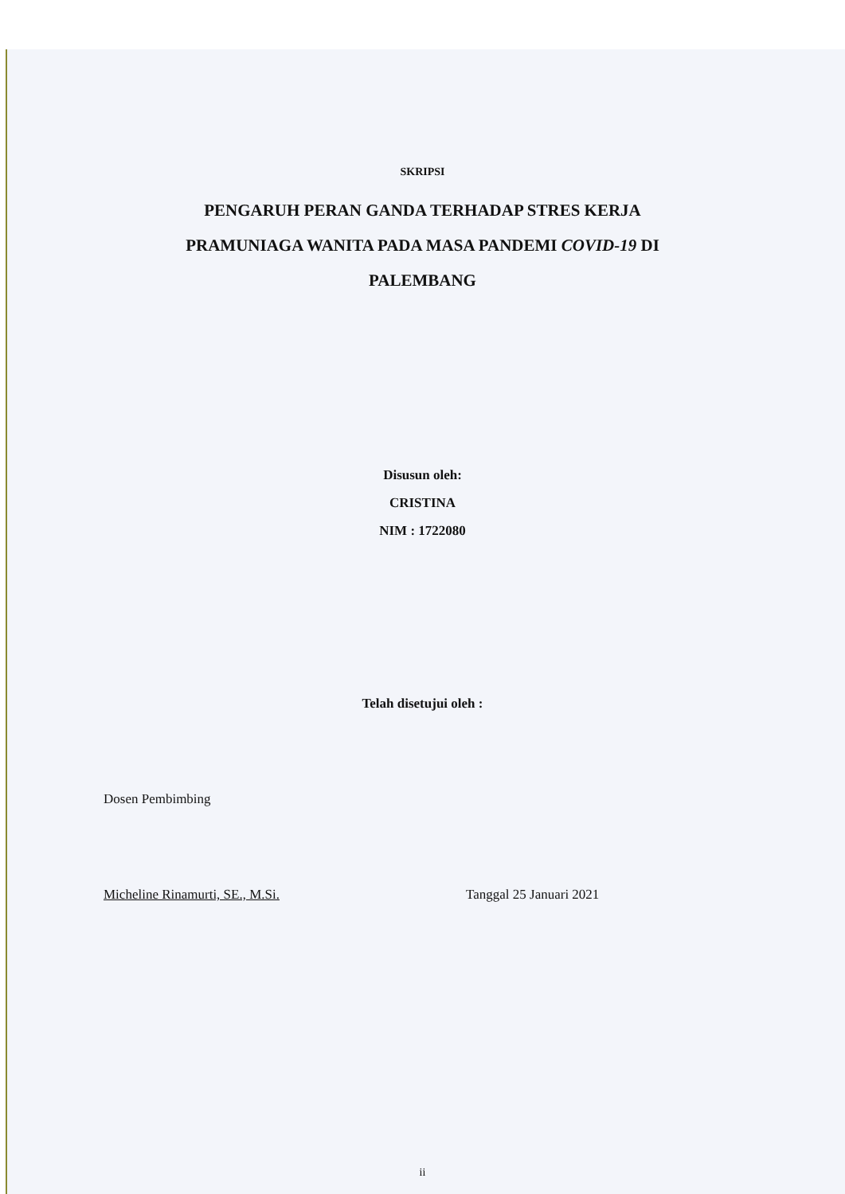SKRIPSI
PENGARUH PERAN GANDA TERHADAP STRES KERJA
PRAMUNIAGA WANITA PADA MASA PANDEMI COVID-19 DI
PALEMBANG
Disusun oleh:
CRISTINA
NIM : 1722080
Telah disetujui oleh :
Dosen Pembimbing
Micheline Rinamurti, SE., M.Si. Tanggal 25 Januari 2021
ii